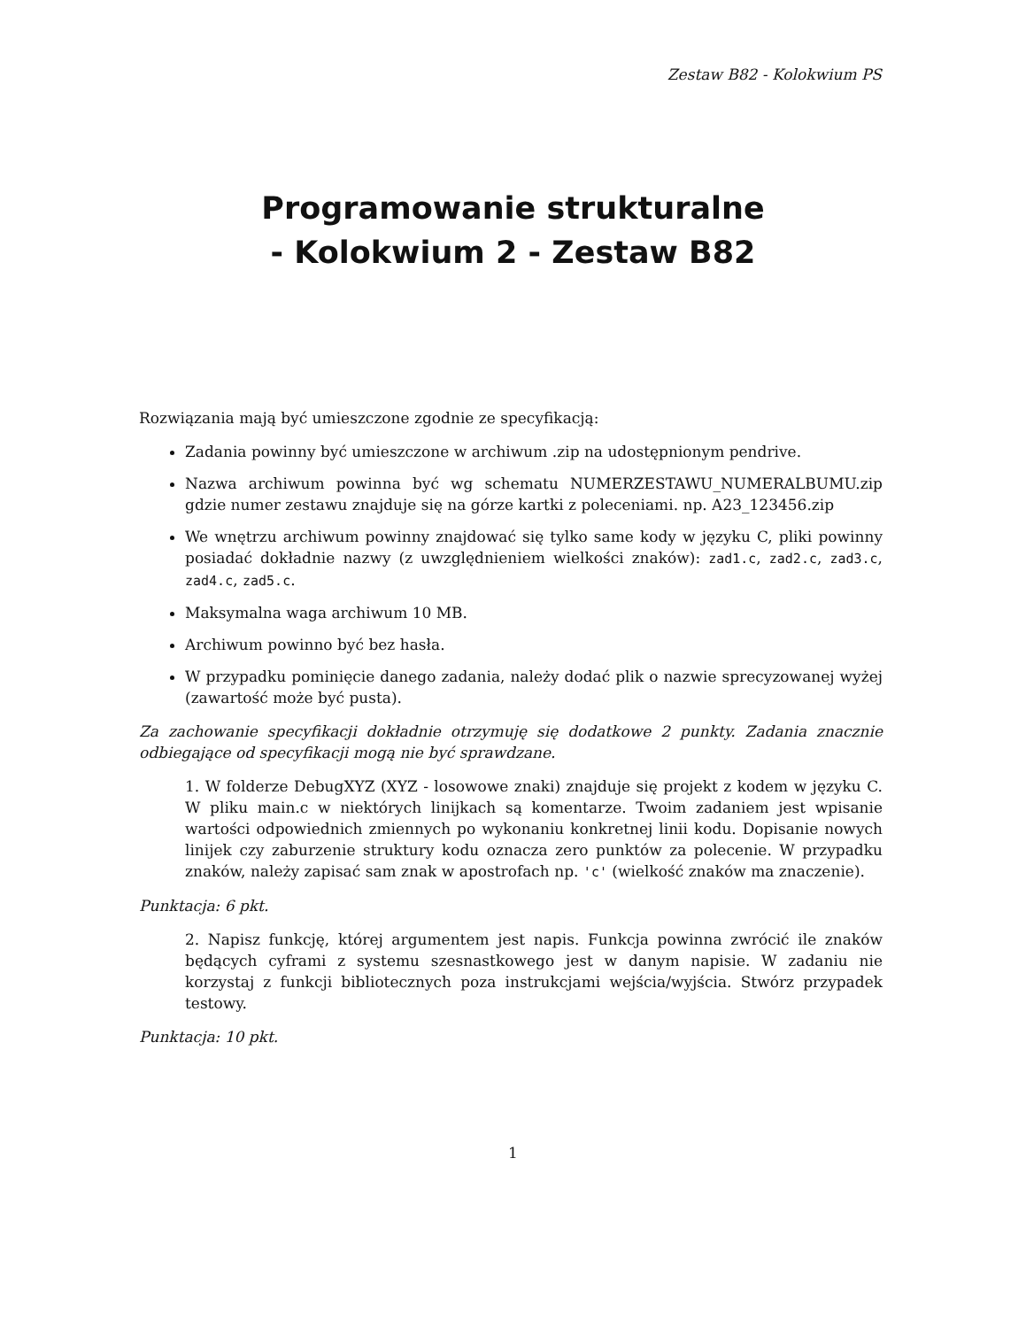Zestaw B82 - Kolokwium PS
Programowanie strukturalne
- Kolokwium 2 - Zestaw B82
Rozwiązania mają być umieszczone zgodnie ze specyfikacją:
Zadania powinny być umieszczone w archiwum .zip na udostępnionym pendrive.
Nazwa archiwum powinna być wg schematu NUMERZESTAWU_NUMERALBUMU.zip gdzie numer zestawu znajduje się na górze kartki z poleceniami. np. A23_123456.zip
We wnętrzu archiwum powinny znajdować się tylko same kody w języku C, pliki powinny posiadać dokładnie nazwy (z uwzględnieniem wielkości znaków): zad1.c, zad2.c, zad3.c, zad4.c, zad5.c.
Maksymalna waga archiwum 10 MB.
Archiwum powinno być bez hasła.
W przypadku pominięcie danego zadania, należy dodać plik o nazwie sprecyzowanej wyżej (zawartość może być pusta).
Za zachowanie specyfikacji dokładnie otrzymuję się dodatkowe 2 punkty. Zadania znacznie odbiegające od specyfikacji mogą nie być sprawdzane.
1. W folderze DebugXYZ (XYZ - losowowe znaki) znajduje się projekt z kodem w języku C. W pliku main.c w niektórych linijkach są komentarze. Twoim zadaniem jest wpisanie wartości odpowiednich zmiennych po wykonaniu konkretnej linii kodu. Dopisanie nowych linijek czy zaburzenie struktury kodu oznacza zero punktów za polecenie. W przypadku znaków, należy zapisać sam znak w apostrofach np. 'c' (wielkość znaków ma znaczenie).
Punktacja: 6 pkt.
2. Napisz funkcję, której argumentem jest napis. Funkcja powinna zwrócić ile znaków będących cyframi z systemu szesnastkowego jest w danym napisie. W zadaniu nie korzystaj z funkcji bibliotecznych poza instrukcjami wejścia/wyjścia. Stwórz przypadek testowy.
Punktacja: 10 pkt.
1